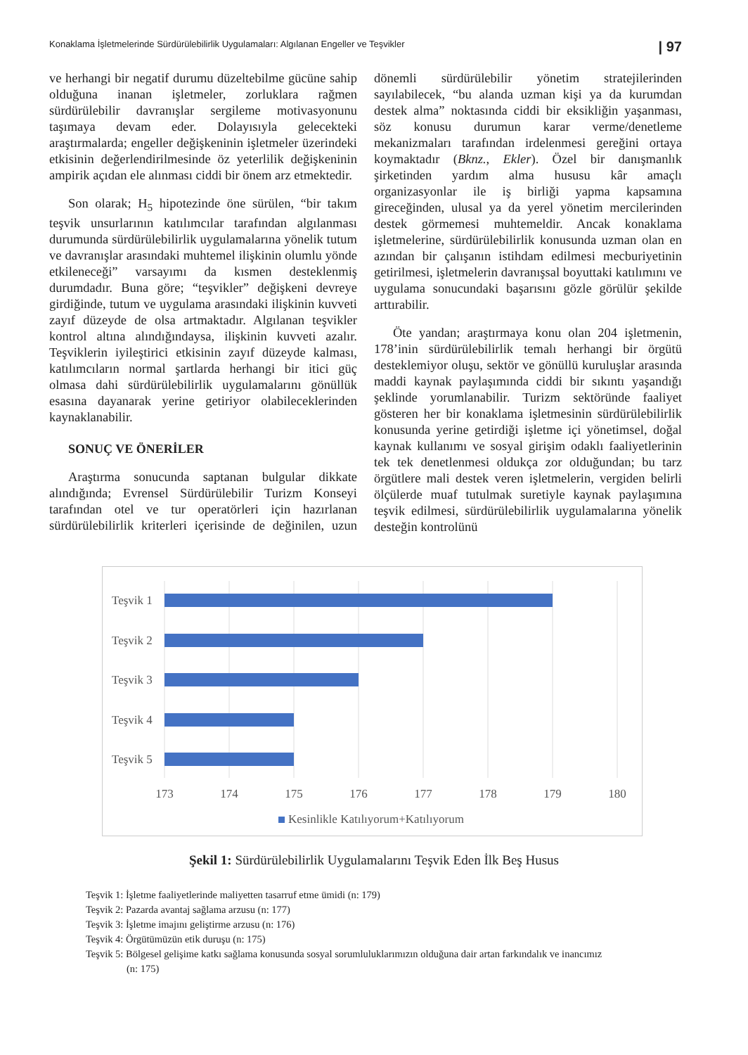Konaklama İşletmelerinde Sürdürülebilirlik Uygulamaları: Algılanan Engeller ve Teşvikler | 97
ve herhangi bir negatif durumu düzeltebilme gücüne sahip olduğuna inanan işletmeler, zorluklara rağmen sürdürülebilir davranışlar sergileme motivasyonunu taşımaya devam eder. Dolayısıyla gelecekteki araştırmalarda; engeller değişkeninin işletmeler üzerindeki etkisinin değerlendirilmesinde öz yeterlilik değişkeninin ampirik açıdan ele alınması ciddi bir önem arz etmektedir.
Son olarak; H<sub>5</sub> hipotezinde öne sürülen, “bir takım teşvik unsurlarının katılımcılar tarafından algılanması durumunda sürdürülebilirlik uygulamalarına yönelik tutum ve davranışlar arasındaki muhtemel ilişkinin olumlu yönde etkileneceği” varsayımı da kısmen desteklenmiş durumdadır. Buna göre; “teşvikler” değişkeni devreye girdiğinde, tutum ve uygulama arasındaki ilişkinin kuvveti zayıf düzeyde de olsa artmaktadır. Algılanan teşvikler kontrol altına alındığındaysa, ilişkinin kuvveti azalır. Teşviklerin iyileştirici etkisinin zayıf düzeyde kalması, katılımcıların normal şartlarda herhangi bir itici güç olmasa dahi sürdürülebilirlik uygulamalarını gönüllük esasına dayanarak yerine getiriyor olabileceklerinden kaynaklanabilir.
SONUÇ VE ÖNERİLER
Araştırma sonucunda saptanan bulgular dikkate alındığında; Evrensel Sürdürülebilir Turizm Konseyi tarafından otel ve tur operatörleri için hazırlanan sürdürülebilirlik kriterleri içerisinde de değinilen, uzun dönemli sürdürülebilir yönetim stratejilerinden sayılabilecek, “bu alanda uzman kişi ya da kurumdan destek alma” noktasında ciddi bir eksikliğin yaşanması, söz konusu durumun karar verme/denetleme mekanizmaları tarafından irdelenmesi gereğini ortaya koymaktadır (Bknz., Ekler). Özel bir danışmanlık şirketinden yardım alma hususu kâr amaçlı organizasyonlar ile iş birliği yapma kapsamına gireceğinden, ulusal ya da yerel yönetim mercilerinden destek görmemesi muhtemeldir. Ancak konaklama işletmelerine, sürdürülebilirlik konusunda uzman olan en azından bir çalışanın istihdam edilmesi mecburiyetinin getirilmesi, işletmelerin davranışsal boyuttaki katılımını ve uygulama sonucundaki başarısını gözle görülür şekilde arttırabilir.
Öte yandan; araştırmaya konu olan 204 işletmenin, 178’inin sürdürülebilirlik temalı herhangi bir örgütü desteklemiyor oluşu, sektör ve gönüllü kuruluşlar arasında maddi kaynak paylaşımında ciddi bir sıkıntı yaşandığı şeklinde yorumlanabilir. Turizm sektöründe faaliyet gösteren her bir konaklama işletmesinin sürdürülebilirlik konusunda yerine getirdiği işletme içi yönetimsel, doğal kaynak kullanımı ve sosyal girişim odaklı faaliyetlerinin tek tek denetlenmesi oldukça zor olduğundan; bu tarz örgütlere mali destek veren işletmelerin, vergiden belirli ölçülerde muaf tutulmak suretiyle kaynak paylaşımına teşvik edilmesi, sürdürülebilirlik uygulamalarına yönelik desteğin kontrolünü
Teşvik 1
Teşvik 2
Teşvik 3
Teşvik 4
Teşvik 5
173
174
175
176
177
178
179
180
Kesinlikle Katılıyorum+Katılıyorum
Şekil 1: Sürdürülebilirlik Uygulamalarını Teşvik Eden İlk Beş Husus
Teşvik 1: İşletme faaliyetlerinde maliyetten tasarruf etme ümidi (n: 179)
Teşvik 2: Pazarda avantaj sağlama arzusu (n: 177)
Teşvik 3: İşletme imajını geliştirme arzusu (n: 176)
Teşvik 4: Örgütümüzün etik duruşu (n: 175)
Teşvik 5: Bölgesel gelişime katkı sağlama konusunda sosyal sorumluluklarımızın olduğuna dair artan farkındalık ve inancımız
(n: 175)